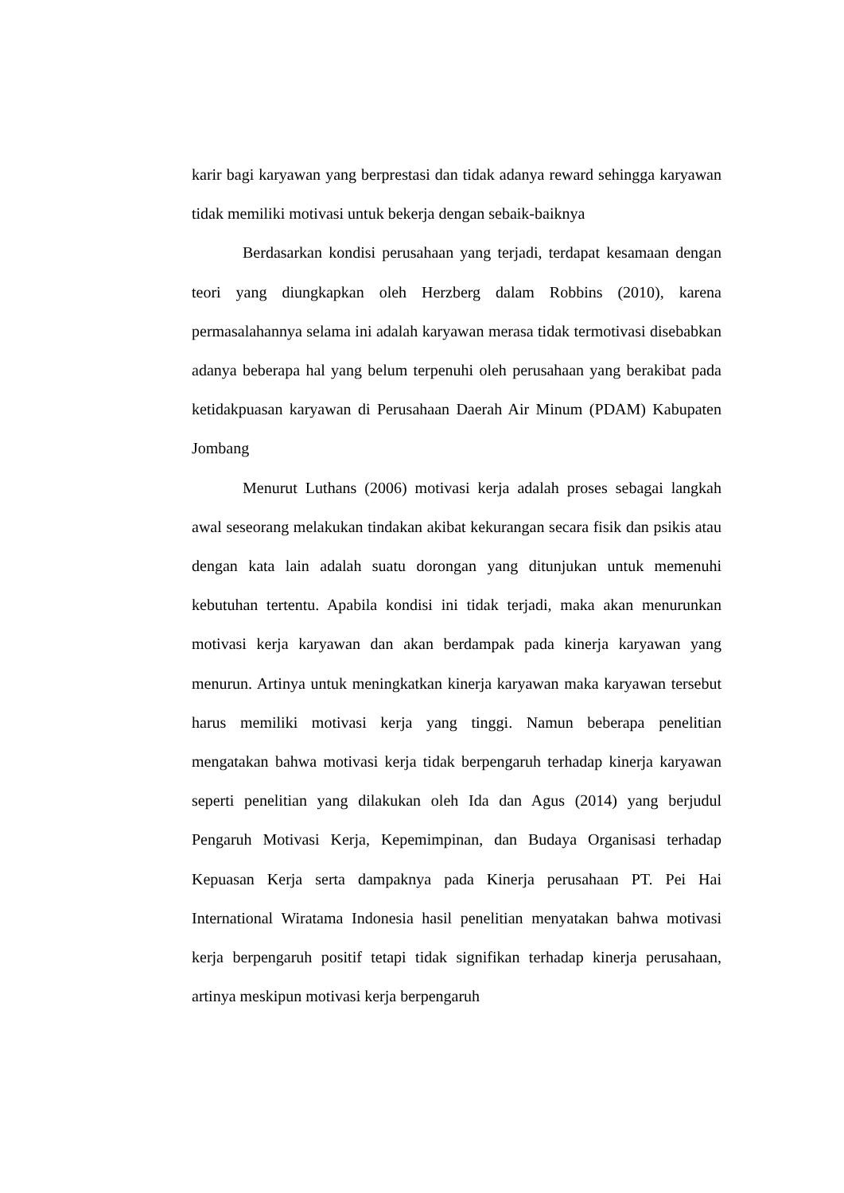karir bagi karyawan yang berprestasi dan tidak adanya reward sehingga karyawan tidak memiliki motivasi untuk bekerja dengan sebaik-baiknya
Berdasarkan kondisi perusahaan yang terjadi, terdapat kesamaan dengan teori yang diungkapkan oleh Herzberg dalam Robbins (2010), karena permasalahannya selama ini adalah karyawan merasa tidak termotivasi disebabkan adanya beberapa hal yang belum terpenuhi oleh perusahaan yang berakibat pada ketidakpuasan karyawan di Perusahaan Daerah Air Minum (PDAM) Kabupaten Jombang
Menurut Luthans (2006) motivasi kerja adalah proses sebagai langkah awal seseorang melakukan tindakan akibat kekurangan secara fisik dan psikis atau dengan kata lain adalah suatu dorongan yang ditunjukan untuk memenuhi kebutuhan tertentu. Apabila kondisi ini tidak terjadi, maka akan menurunkan motivasi kerja karyawan dan akan berdampak pada kinerja karyawan yang menurun. Artinya untuk meningkatkan kinerja karyawan maka karyawan tersebut harus memiliki motivasi kerja yang tinggi. Namun beberapa penelitian mengatakan bahwa motivasi kerja tidak berpengaruh terhadap kinerja karyawan seperti penelitian yang dilakukan oleh Ida dan Agus (2014) yang berjudul Pengaruh Motivasi Kerja, Kepemimpinan, dan Budaya Organisasi terhadap Kepuasan Kerja serta dampaknya pada Kinerja perusahaan PT. Pei Hai International Wiratama Indonesia hasil penelitian menyatakan bahwa motivasi kerja berpengaruh positif tetapi tidak signifikan terhadap kinerja perusahaan, artinya meskipun motivasi kerja berpengaruh